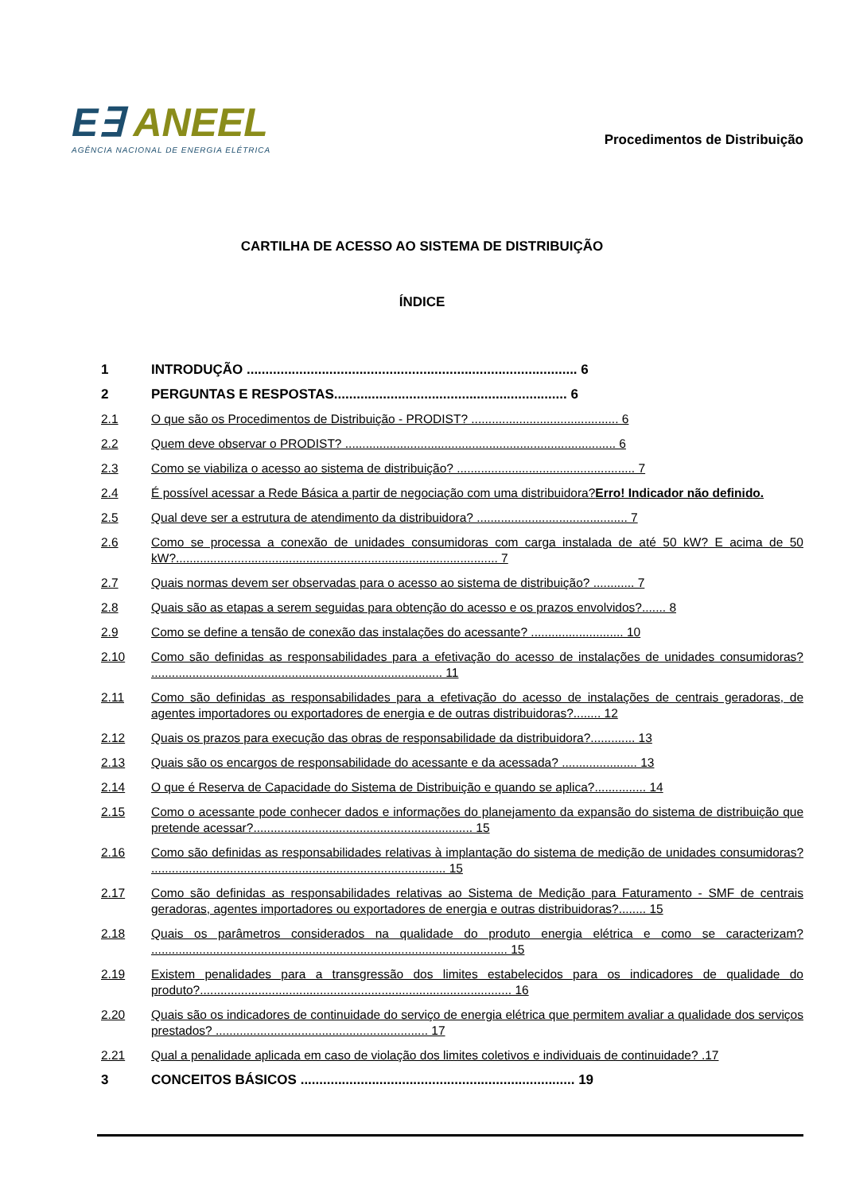E∃ ANEEL
AGÊNCIA NACIONAL DE ENERGIA ELÉTRICA
Procedimentos de Distribuição
CARTILHA DE ACESSO AO SISTEMA DE DISTRIBUIÇÃO
ÍNDICE
1 INTRODUÇÃO ........................................................................................ 6
2 PERGUNTAS E RESPOSTAS.............................................................. 6
2.1 O que são os Procedimentos de Distribuição - PRODIST? ........................................... 6
2.2 Quem deve observar o PRODIST? ............................................................................... 6
2.3 Como se viabiliza o acesso ao sistema de distribuição? .................................................... 7
2.4 É possível acessar a Rede Básica a partir de negociação com uma distribuidora?Erro! Indicador não definido.
2.5 Qual deve ser a estrutura de atendimento da distribuidora? ............................................ 7
2.6 Como se processa a conexão de unidades consumidoras com carga instalada de até 50 kW? E acima de 50 kW?.............................................................................................. 7
2.7 Quais normas devem ser observadas para o acesso ao sistema de distribuição? ............ 7
2.8 Quais são as etapas a serem seguidas para obtenção do acesso e os prazos envolvidos?....... 8
2.9 Como se define a tensão de conexão das instalações do acessante? ........................... 10
2.10 Como são definidas as responsabilidades para a efetivação do acesso de instalações de unidades consumidoras? ..................................................................................... 11
2.11 Como são definidas as responsabilidades para a efetivação do acesso de instalações de centrais geradoras, de agentes importadores ou exportadores de energia e de outras distribuidoras?........ 12
2.12 Quais os prazos para execução das obras de responsabilidade da distribuidora?............. 13
2.13 Quais são os encargos de responsabilidade do acessante e da acessada? ...................... 13
2.14 O que é Reserva de Capacidade do Sistema de Distribuição e quando se aplica?............... 14
2.15 Como o acessante pode conhecer dados e informações do planejamento da expansão do sistema de distribuição que pretende acessar?................................................................ 15
2.16 Como são definidas as responsabilidades relativas à implantação do sistema de medição de unidades consumidoras? ...................................................................................... 15
2.17 Como são definidas as responsabilidades relativas ao Sistema de Medição para Faturamento - SMF de centrais geradoras, agentes importadores ou exportadores de energia e outras distribuidoras?........ 15
2.18 Quais os parâmetros considerados na qualidade do produto energia elétrica e como se caracterizam? ........................................................................................................ 15
2.19 Existem penalidades para a transgressão dos limites estabelecidos para os indicadores de qualidade do produto?........................................................................................... 16
2.20 Quais são os indicadores de continuidade do serviço de energia elétrica que permitem avaliar a qualidade dos serviços prestados? .............................................................. 17
2.21 Qual a penalidade aplicada em caso de violação dos limites coletivos e individuais de continuidade? .17
3 CONCEITOS BÁSICOS ......................................................................... 19